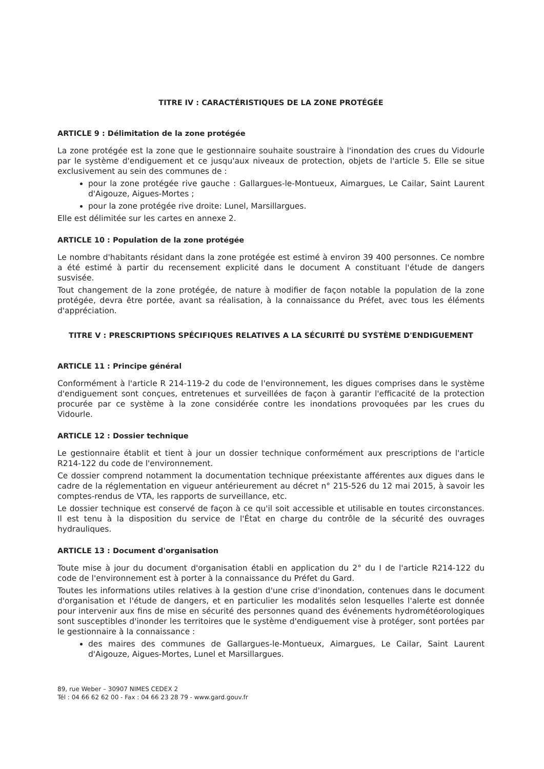TITRE IV : CARACTÉRISTIQUES DE LA ZONE PROTÉGÉE
ARTICLE 9 : Délimitation de la zone protégée
La zone protégée est la zone que le gestionnaire souhaite soustraire à l'inondation des crues du Vidourle par le système d'endiguement et ce jusqu'aux niveaux de protection, objets de l'article 5. Elle se situe exclusivement au sein des communes de :
pour la zone protégée rive gauche : Gallargues-le-Montueux, Aimargues, Le Cailar, Saint Laurent d'Aigouze, Aigues-Mortes ;
pour la zone protégée rive droite: Lunel, Marsillargues.
Elle est délimitée sur les cartes en annexe 2.
ARTICLE 10 : Population de la zone protégée
Le nombre d'habitants résidant dans la zone protégée est estimé à environ 39 400 personnes. Ce nombre a été estimé à partir du recensement explicité dans le document A constituant l'étude de dangers susvisée.
Tout changement de la zone protégée, de nature à modifier de façon notable la population de la zone protégée, devra être portée, avant sa réalisation, à la connaissance du Préfet, avec tous les éléments d'appréciation.
TITRE V : PRESCRIPTIONS SPÉCIFIQUES RELATIVES A LA SÉCURITÉ DU SYSTÈME D'ENDIGUEMENT
ARTICLE 11 : Principe général
Conformément à l'article R 214-119-2 du code de l'environnement, les digues comprises dans le système d'endiguement sont conçues, entretenues et surveillées de façon à garantir l'efficacité de la protection procurée par ce système à la zone considérée contre les inondations provoquées par les crues du Vidourle.
ARTICLE 12 : Dossier technique
Le gestionnaire établit et tient à jour un dossier technique conformément aux prescriptions de l'article R214-122 du code de l'environnement.
Ce dossier comprend notamment la documentation technique préexistante afférentes aux digues dans le cadre de la réglementation en vigueur antérieurement au décret n° 215-526 du 12 mai 2015, à savoir les comptes-rendus de VTA, les rapports de surveillance, etc.
Le dossier technique est conservé de façon à ce qu'il soit accessible et utilisable en toutes circonstances. Il est tenu à la disposition du service de l'État en charge du contrôle de la sécurité des ouvrages hydrauliques.
ARTICLE 13 : Document d'organisation
Toute mise à jour du document d'organisation établi en application du 2° du I de l'article R214-122 du code de l'environnement est à porter à la connaissance du Préfet du Gard.
Toutes les informations utiles relatives à la gestion d'une crise d'inondation, contenues dans le document d'organisation et l'étude de dangers, et en particulier les modalités selon lesquelles l'alerte est donnée pour intervenir aux fins de mise en sécurité des personnes quand des événements hydrométéorologiques sont susceptibles d'inonder les territoires que le système d'endiguement vise à protéger, sont portées par le gestionnaire à la connaissance :
des maires des communes de Gallargues-le-Montueux, Aimargues, Le Cailar, Saint Laurent d'Aigouze, Aigues-Mortes, Lunel et Marsillargues.
89, rue Weber – 30907 NIMES CEDEX 2
Tél : 04 66 62 62 00 - Fax : 04 66 23 28 79 - www.gard.gouv.fr